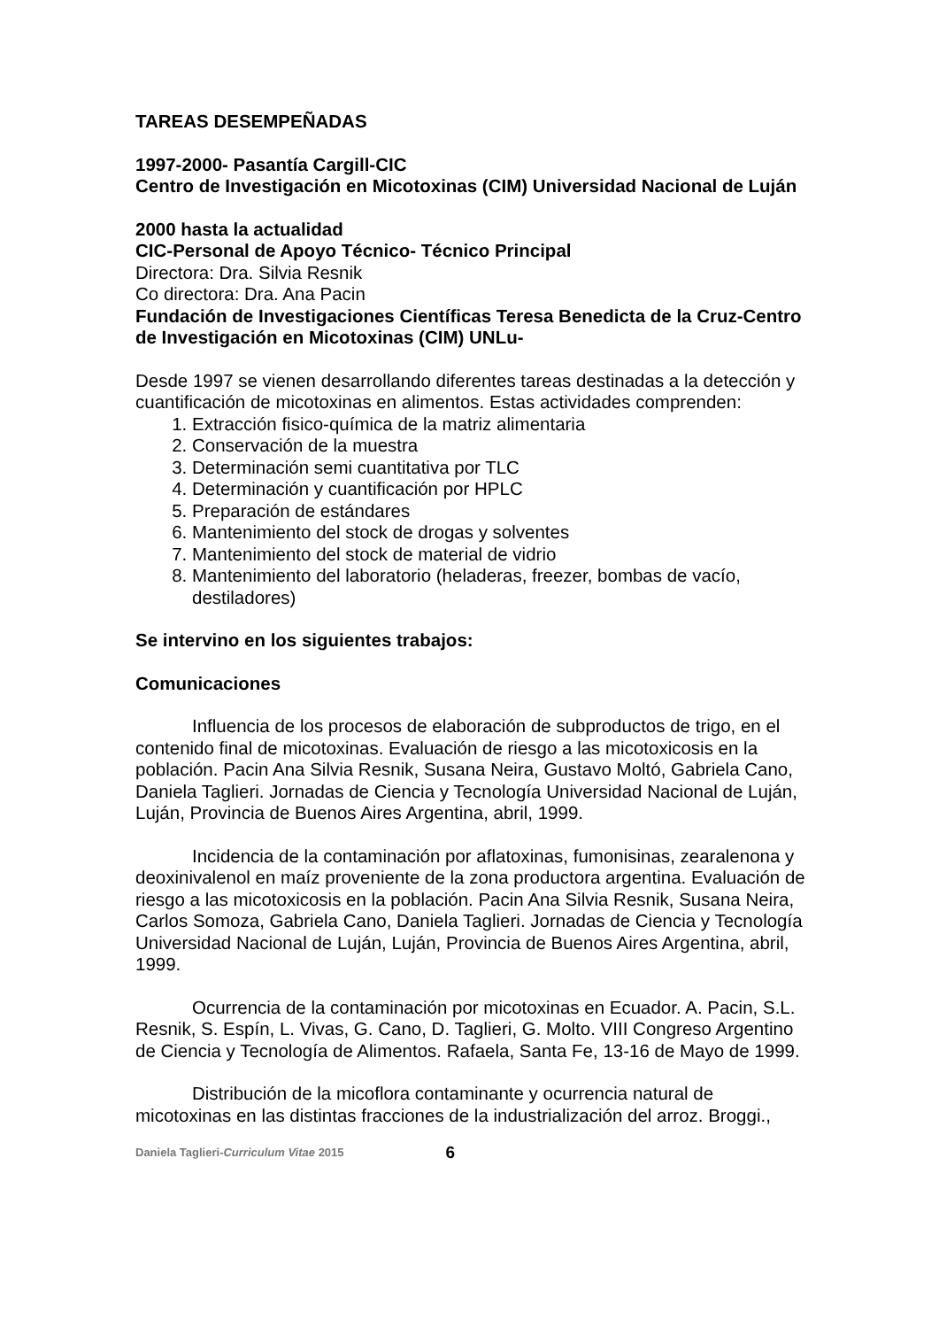TAREAS DESEMPEÑADAS
1997-2000- Pasantía Cargill-CIC
Centro de Investigación en Micotoxinas (CIM) Universidad Nacional de Luján
2000 hasta la actualidad
CIC-Personal de Apoyo Técnico- Técnico Principal
Directora: Dra. Silvia Resnik
Co directora: Dra. Ana Pacin
Fundación de Investigaciones Científicas Teresa Benedicta de la Cruz-Centro de Investigación en Micotoxinas (CIM) UNLu-
Desde 1997 se vienen desarrollando diferentes tareas destinadas a la detección y cuantificación de micotoxinas en alimentos. Estas actividades comprenden:
1. Extracción fisico-química de la matriz alimentaria
2. Conservación de la muestra
3. Determinación semi cuantitativa por TLC
4. Determinación y cuantificación por HPLC
5. Preparación de estándares
6. Mantenimiento del stock de drogas y solventes
7. Mantenimiento del stock de material de vidrio
8. Mantenimiento del laboratorio (heladeras, freezer, bombas de vacío, destiladores)
Se intervino en los siguientes trabajos:
Comunicaciones
Influencia de los procesos de elaboración de subproductos de trigo, en el contenido final de micotoxinas. Evaluación de riesgo a las micotoxicosis en la población. Pacin Ana Silvia Resnik, Susana Neira, Gustavo Moltó, Gabriela Cano, Daniela Taglieri. Jornadas de Ciencia y Tecnología Universidad Nacional de Luján, Luján, Provincia de Buenos Aires Argentina, abril, 1999.
Incidencia de la contaminación por aflatoxinas, fumonisinas, zearalenona y deoxinivalenol en maíz proveniente de la zona productora argentina. Evaluación de riesgo a las micotoxicosis en la población. Pacin Ana Silvia Resnik, Susana Neira, Carlos Somoza, Gabriela Cano, Daniela Taglieri. Jornadas de Ciencia y Tecnología Universidad Nacional de Luján, Luján, Provincia de Buenos Aires Argentina, abril, 1999.
Ocurrencia de la contaminación por micotoxinas en Ecuador. A. Pacin, S.L. Resnik, S. Espín, L. Vivas, G. Cano, D. Taglieri, G. Molto. VIII Congreso Argentino de Ciencia y Tecnología de Alimentos. Rafaela, Santa Fe, 13-16 de Mayo de 1999.
Distribución de la micoflora contaminante y ocurrencia natural de micotoxinas en las distintas fracciones de la industrialización del arroz. Broggi.,
Daniela Taglieri-Curriculum Vitae 2015 6